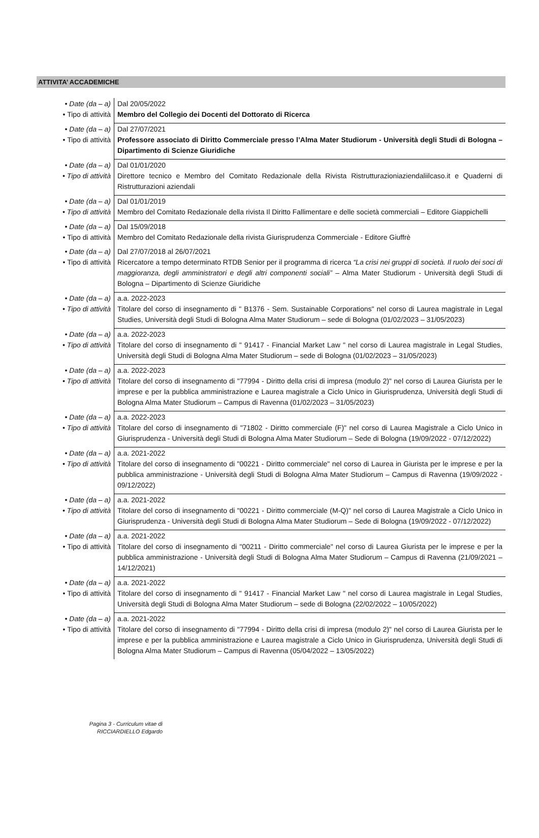ATTIVITA’ ACCADEMICHE
| • Date (da – a) • Tipo di attività | Dal 20/05/2022 Membro del Collegio dei Docenti del Dottorato di Ricerca |
| • Date (da – a) • Tipo di attività | Dal 27/07/2021 Professore associato di Diritto Commerciale presso l’Alma Mater Studiorum - Università degli Studi di Bologna – Dipartimento di Scienze Giuridiche |
| • Date (da – a) • Tipo di attività | Dal 01/01/2020 Direttore tecnico e Membro del Comitato Redazionale della Rivista Ristrutturazioniaziendaliilcaso.it e Quaderni di Ristrutturazioni aziendali |
| • Date (da – a) • Tipo di attività | Dal 01/01/2019 Membro del Comitato Redazionale della rivista Il Diritto Fallimentare e delle società commerciali – Editore Giappichelli |
| • Date (da – a) • Tipo di attività | Dal 15/09/2018 Membro del Comitato Redazionale della rivista Giurisprudenza Commerciale - Editore Giuffrè |
| • Date (da – a) • Tipo di attività | Dal 27/07/2018 al 26/07/2021 Ricercatore a tempo determinato RTDB Senior per il programma di ricerca “La crisi nei gruppi di società. Il ruolo dei soci di maggioranza, degli amministratori e degli altri componenti sociali” – Alma Mater Studiorum - Università degli Studi di Bologna – Dipartimento di Scienze Giuridiche |
| • Date (da – a) • Tipo di attività | a.a. 2022-2023 Titolare del corso di insegnamento di " B1376 - Sem. Sustainable Corporations" nel corso di Laurea magistrale in Legal Studies, Università degli Studi di Bologna Alma Mater Studiorum – sede di Bologna (01/02/2023 – 31/05/2023) |
| • Date (da – a) • Tipo di attività | a.a. 2022-2023 Titolare del corso di insegnamento di " 91417 - Financial Market Law " nel corso di Laurea magistrale in Legal Studies, Università degli Studi di Bologna Alma Mater Studiorum – sede di Bologna (01/02/2023 – 31/05/2023) |
| • Date (da – a) • Tipo di attività | a.a. 2022-2023 Titolare del corso di insegnamento di "77994 - Diritto della crisi di impresa (modulo 2)" nel corso di Laurea Giurista per le imprese e per la pubblica amministrazione e Laurea magistrale a Ciclo Unico in Giurisprudenza, Università degli Studi di Bologna Alma Mater Studiorum – Campus di Ravenna (01/02/2023 – 31/05/2023) |
| • Date (da – a) • Tipo di attività | a.a. 2022-2023 Titolare del corso di insegnamento di "71802 - Diritto commerciale (F)" nel corso di Laurea Magistrale a Ciclo Unico in Giurisprudenza - Università degli Studi di Bologna Alma Mater Studiorum – Sede di Bologna (19/09/2022 - 07/12/2022) |
| • Date (da – a) • Tipo di attività | a.a. 2021-2022 Titolare del corso di insegnamento di "00221 - Diritto commerciale" nel corso di Laurea in Giurista per le imprese e per la pubblica amministrazione - Università degli Studi di Bologna Alma Mater Studiorum – Campus di Ravenna (19/09/2022 - 09/12/2022) |
| • Date (da – a) • Tipo di attività | a.a. 2021-2022 Titolare del corso di insegnamento di "00221 - Diritto commerciale (M-Q)" nel corso di Laurea Magistrale a Ciclo Unico in Giurisprudenza - Università degli Studi di Bologna Alma Mater Studiorum – Sede di Bologna (19/09/2022 - 07/12/2022) |
| • Date (da – a) • Tipo di attività | a.a. 2021-2022 Titolare del corso di insegnamento di "00211 - Diritto commerciale" nel corso di Laurea Giurista per le imprese e per la pubblica amministrazione - Università degli Studi di Bologna Alma Mater Studiorum – Campus di Ravenna (21/09/2021 – 14/12/2021) |
| • Date (da – a) • Tipo di attività | a.a. 2021-2022 Titolare del corso di insegnamento di " 91417 - Financial Market Law " nel corso di Laurea magistrale in Legal Studies, Università degli Studi di Bologna Alma Mater Studiorum – sede di Bologna (22/02/2022 – 10/05/2022) |
| • Date (da – a) • Tipo di attività | a.a. 2021-2022 Titolare del corso di insegnamento di "77994 - Diritto della crisi di impresa (modulo 2)" nel corso di Laurea Giurista per le imprese e per la pubblica amministrazione e Laurea magistrale a Ciclo Unico in Giurisprudenza, Università degli Studi di Bologna Alma Mater Studiorum – Campus di Ravenna (05/04/2022 – 13/05/2022) |
Pagina 3 - Curriculum vitae di
RICCIARDIELLO Edgardo